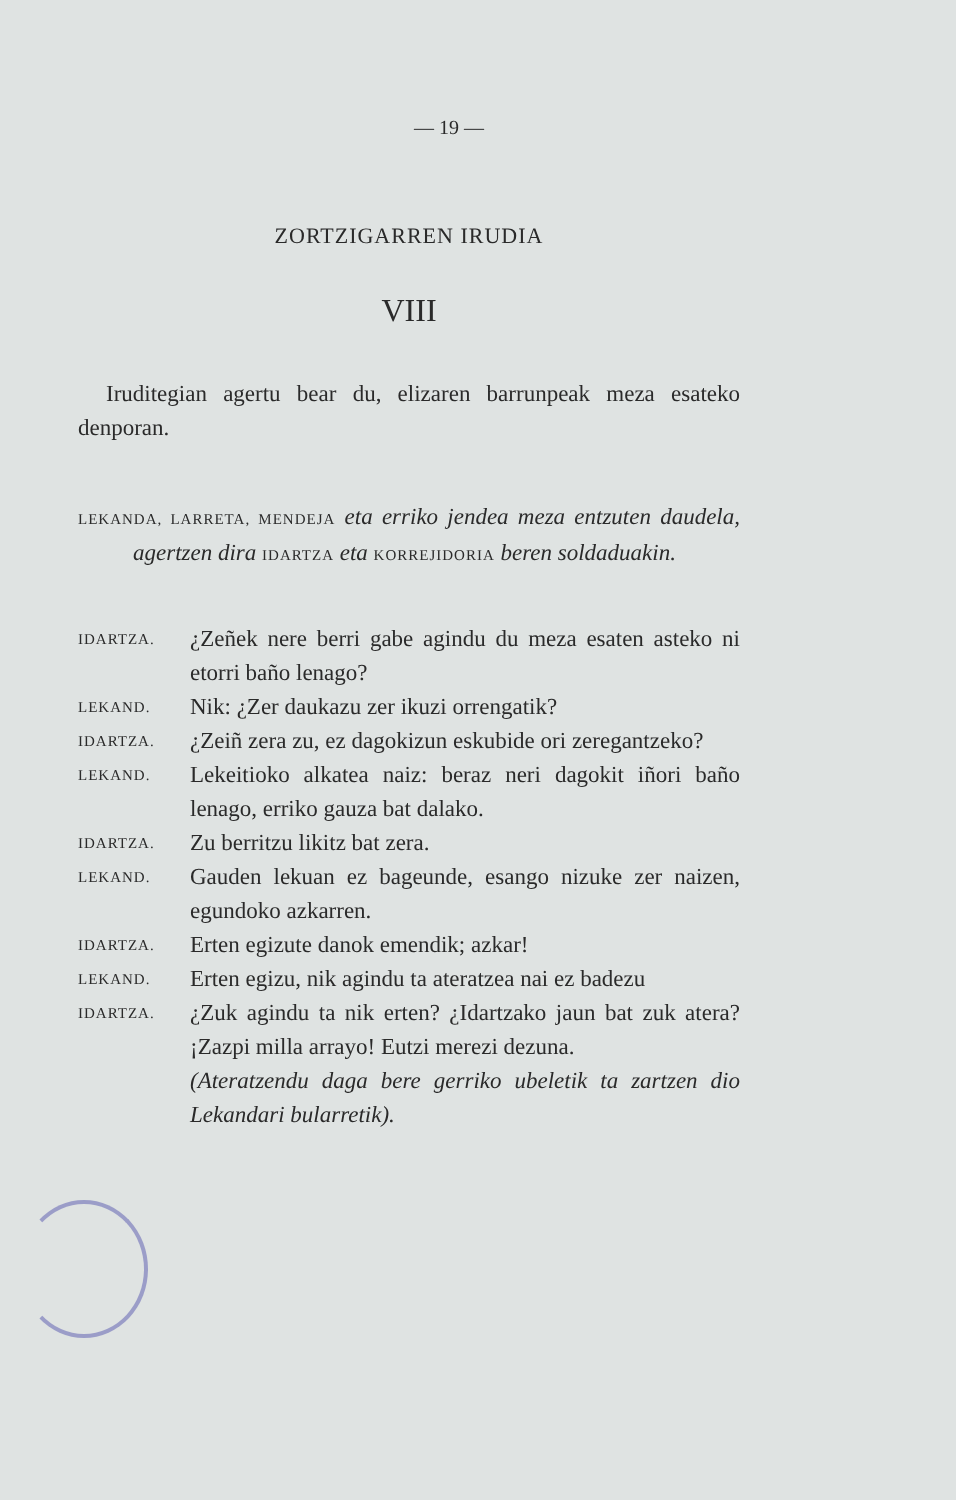— 19 —
ZORTZIGARREN IRUDIA
VIII
Iruditegian agertu bear du, elizaren barrunpeak meza esateko denporan.
LEKANDA, LARRETA, MENDEJA eta erriko jendea meza entzuten daudela, agertzen dira IDARTZA eta KORREJIDORIA beren soldaduakin.
| IDARTZA. | ¿Zeñek nere berri gabe agindu du meza esaten asteko ni etorri baño lenago? |
| LEKAND. | Nik: ¿Zer daukazu zer ikuzi orrengatik? |
| IDARTZA. | ¿Zeiñ zera zu, ez dagokizun eskubide ori zeregantzeko? |
| LEKAND. | Lekeitioko alkatea naiz: beraz neri dagokit iñori baño lenago, erriko gauza bat dalako. |
| IDARTZA. | Zu berritzu likitz bat zera. |
| LEKAND. | Gauden lekuan ez bageunde, esango nizuke zer naizen, egundoko azkarren. |
| IDARTZA. | Erten egizute danok emendik; azkar! |
| LEKAND. | Erten egizu, nik agindu ta ateratzea nai ez badezu |
| IDARTZA. | ¿Zuk agindu ta nik erten? ¿Idartzako jaun bat zuk atera? ¡Zazpi milla arrayo! Eutzi merezi dezuna. |
| | (Ateratzendu daga bere gerriko ubeletik ta zartzen dio Lekandari bularretik). |